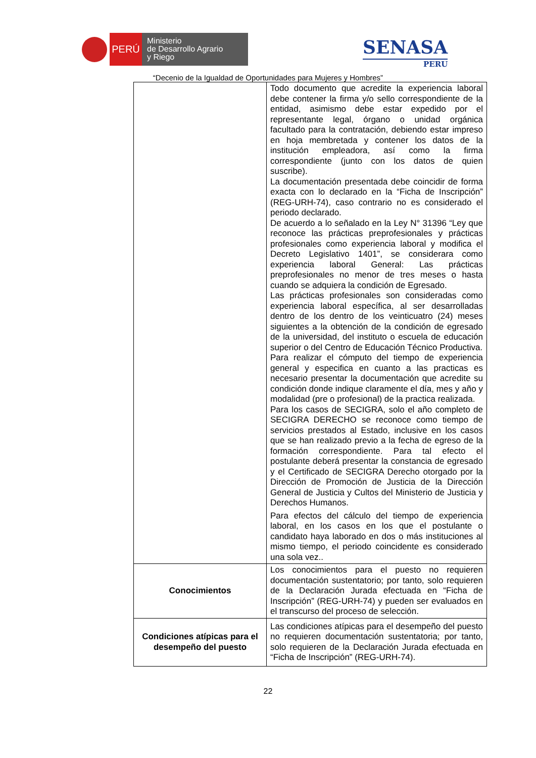PERÚ
Ministerio
de Desarrollo Agrario
y Riego
SENASA
PERU
“Decenio de la Igualdad de Oportunidades para Mujeres y Hombres”
| | Todo documento que acredite la experiencia laboral debe contener la firma y/o sello correspondiente de la entidad, asimismo debe estar expedido por el representante legal, órgano o unidad orgánica facultado para la contratación, debiendo estar impreso en hoja membretada y contener los datos de la institución empleadora, así como la firma correspondiente (junto con los datos de quien suscribe). La documentación presentada debe coincidir de forma exacta con lo declarado en la “Ficha de Inscripción” (REG-URH-74), caso contrario no es considerado el periodo declarado. De acuerdo a lo señalado en la Ley N° 31396 “Ley que reconoce las prácticas preprofesionales y prácticas profesionales como experiencia laboral y modifica el Decreto Legislativo 1401”, se considerara como experiencia laboral General: Las prácticas preprofesionales no menor de tres meses o hasta cuando se adquiera la condición de Egresado. Las prácticas profesionales son consideradas como experiencia laboral específica, al ser desarrolladas dentro de los dentro de los veinticuatro (24) meses siguientes a la obtención de la condición de egresado de la universidad, del instituto o escuela de educación superior o del Centro de Educación Técnico Productiva. Para realizar el cómputo del tiempo de experiencia general y especifica en cuanto a las practicas es necesario presentar la documentación que acredite su condición donde indique claramente el día, mes y año y modalidad (pre o profesional) de la practica realizada. Para los casos de SECIGRA, solo el año completo de SECIGRA DERECHO se reconoce como tiempo de servicios prestados al Estado, inclusive en los casos que se han realizado previo a la fecha de egreso de la formación correspondiente. Para tal efecto el postulante deberá presentar la constancia de egresado y el Certificado de SECIGRA Derecho otorgado por la Dirección de Promoción de Justicia de la Dirección General de Justicia y Cultos del Ministerio de Justicia y Derechos Humanos. Para efectos del cálculo del tiempo de experiencia laboral, en los casos en los que el postulante o candidato haya laborado en dos o más instituciones al mismo tiempo, el periodo coincidente es considerado una sola vez.. |
| Conocimientos | Los conocimientos para el puesto no requieren documentación sustentatorio; por tanto, solo requieren de la Declaración Jurada efectuada en “Ficha de Inscripción” (REG-URH-74) y pueden ser evaluados en el transcurso del proceso de selección. |
| Condiciones atípicas para el desempeño del puesto | Las condiciones atípicas para el desempeño del puesto no requieren documentación sustentatoria; por tanto, solo requieren de la Declaración Jurada efectuada en “Ficha de Inscripción” (REG-URH-74). |
22